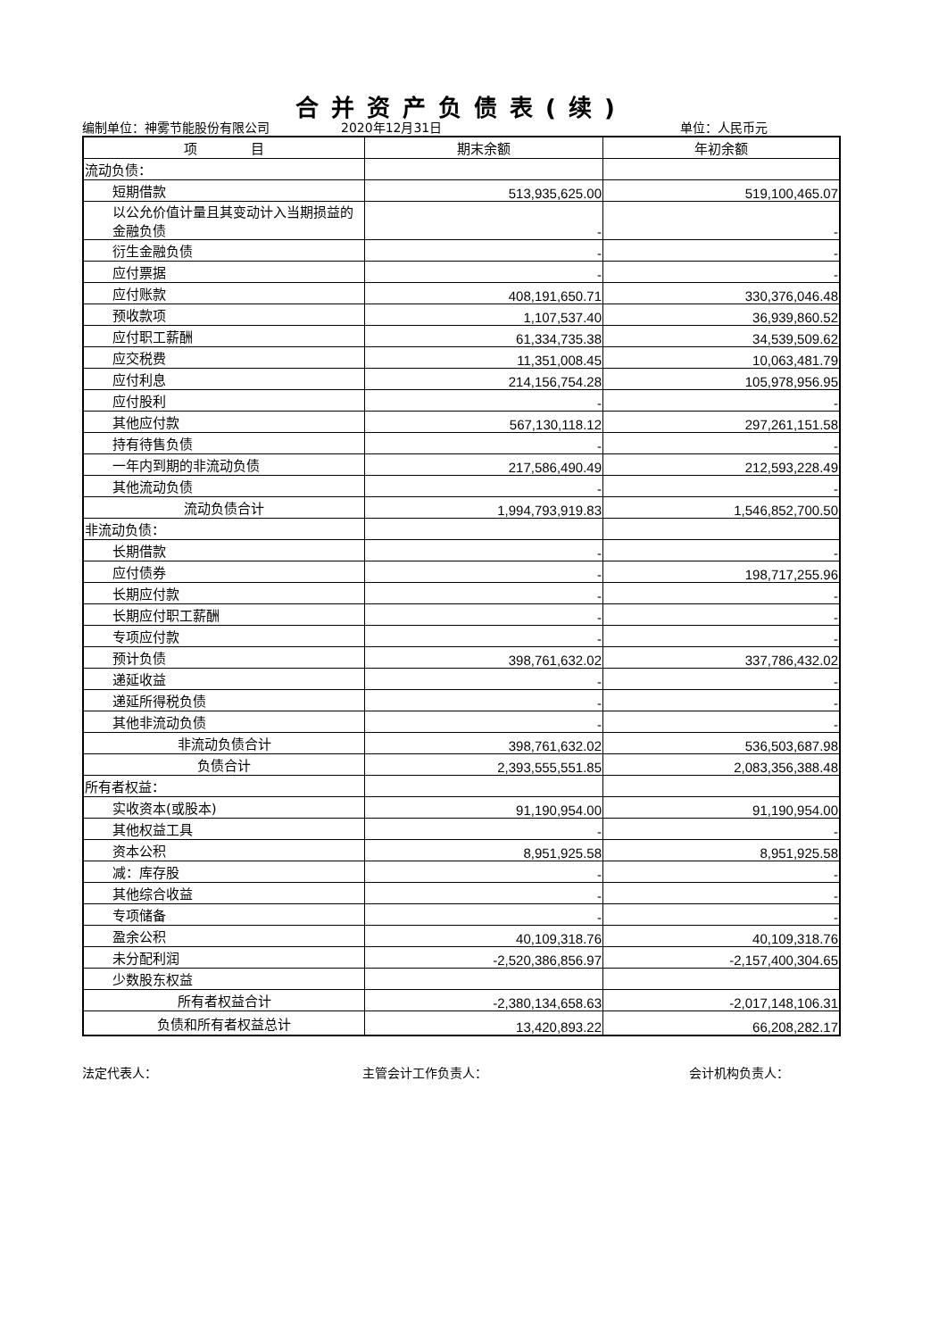合并资产负债表(续)
编制单位：神雾节能股份有限公司 2020年12月31日 单位：人民币元
| 项 目 | 期末余额 | 年初余额 |
| --- | --- | --- |
| 流动负债： | | |
| 短期借款 | 513,935,625.00 | 519,100,465.07 |
| 以公允价值计量且其变动计入当期损益的金融负债 | - | - |
| 衍生金融负债 | - | - |
| 应付票据 | - | - |
| 应付账款 | 408,191,650.71 | 330,376,046.48 |
| 预收款项 | 1,107,537.40 | 36,939,860.52 |
| 应付职工薪酬 | 61,334,735.38 | 34,539,509.62 |
| 应交税费 | 11,351,008.45 | 10,063,481.79 |
| 应付利息 | 214,156,754.28 | 105,978,956.95 |
| 应付股利 | - | - |
| 其他应付款 | 567,130,118.12 | 297,261,151.58 |
| 持有待售负债 | - | - |
| 一年内到期的非流动负债 | 217,586,490.49 | 212,593,228.49 |
| 其他流动负债 | - | - |
| 流动负债合计 | 1,994,793,919.83 | 1,546,852,700.50 |
| 非流动负债： | | |
| 长期借款 | - | - |
| 应付债券 | - | 198,717,255.96 |
| 长期应付款 | - | - |
| 长期应付职工薪酬 | - | - |
| 专项应付款 | - | - |
| 预计负债 | 398,761,632.02 | 337,786,432.02 |
| 递延收益 | - | - |
| 递延所得税负债 | - | - |
| 其他非流动负债 | - | - |
| 非流动负债合计 | 398,761,632.02 | 536,503,687.98 |
| 负债合计 | 2,393,555,551.85 | 2,083,356,388.48 |
| 所有者权益： | | |
| 实收资本(或股本) | 91,190,954.00 | 91,190,954.00 |
| 其他权益工具 | - | - |
| 资本公积 | 8,951,925.58 | 8,951,925.58 |
| 减：库存股 | - | - |
| 其他综合收益 | - | - |
| 专项储备 | - | - |
| 盈余公积 | 40,109,318.76 | 40,109,318.76 |
| 未分配利润 | -2,520,386,856.97 | -2,157,400,304.65 |
| 少数股东权益 | | |
| 所有者权益合计 | -2,380,134,658.63 | -2,017,148,106.31 |
| 负债和所有者权益总计 | 13,420,893.22 | 66,208,282.17 |
法定代表人： 主管会计工作负责人： 会计机构负责人：